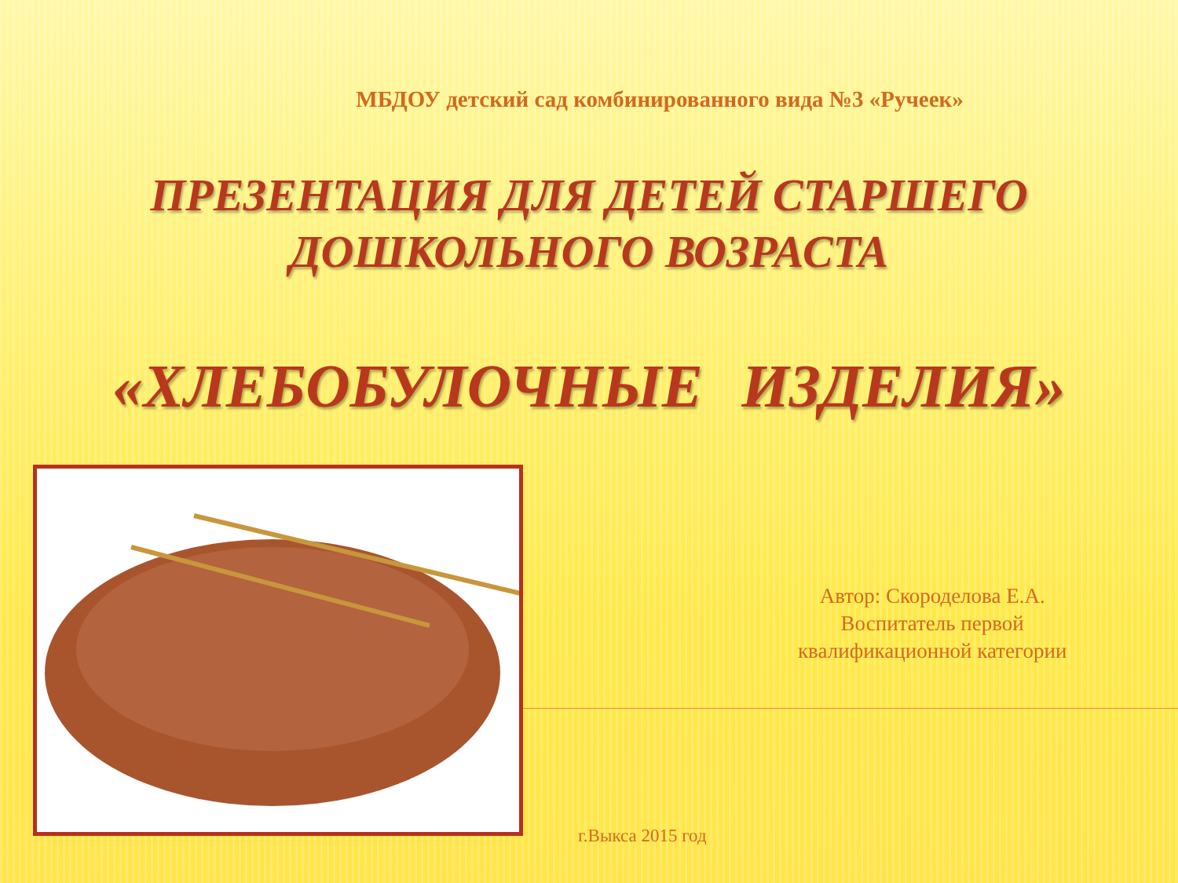МБДОУ детский сад комбинированного вида №3 «Ручеек»
ПРЕЗЕНТАЦИЯ ДЛЯ ДЕТЕЙ СТАРШЕГО
ДОШКОЛЬНОГО ВОЗРАСТА
«ХЛЕБОБУЛОЧНЫЕ ИЗДЕЛИЯ»
Автор: Скороделова Е.А.
Воспитатель первой
квалификационной категории
г.Выкса 2015 год